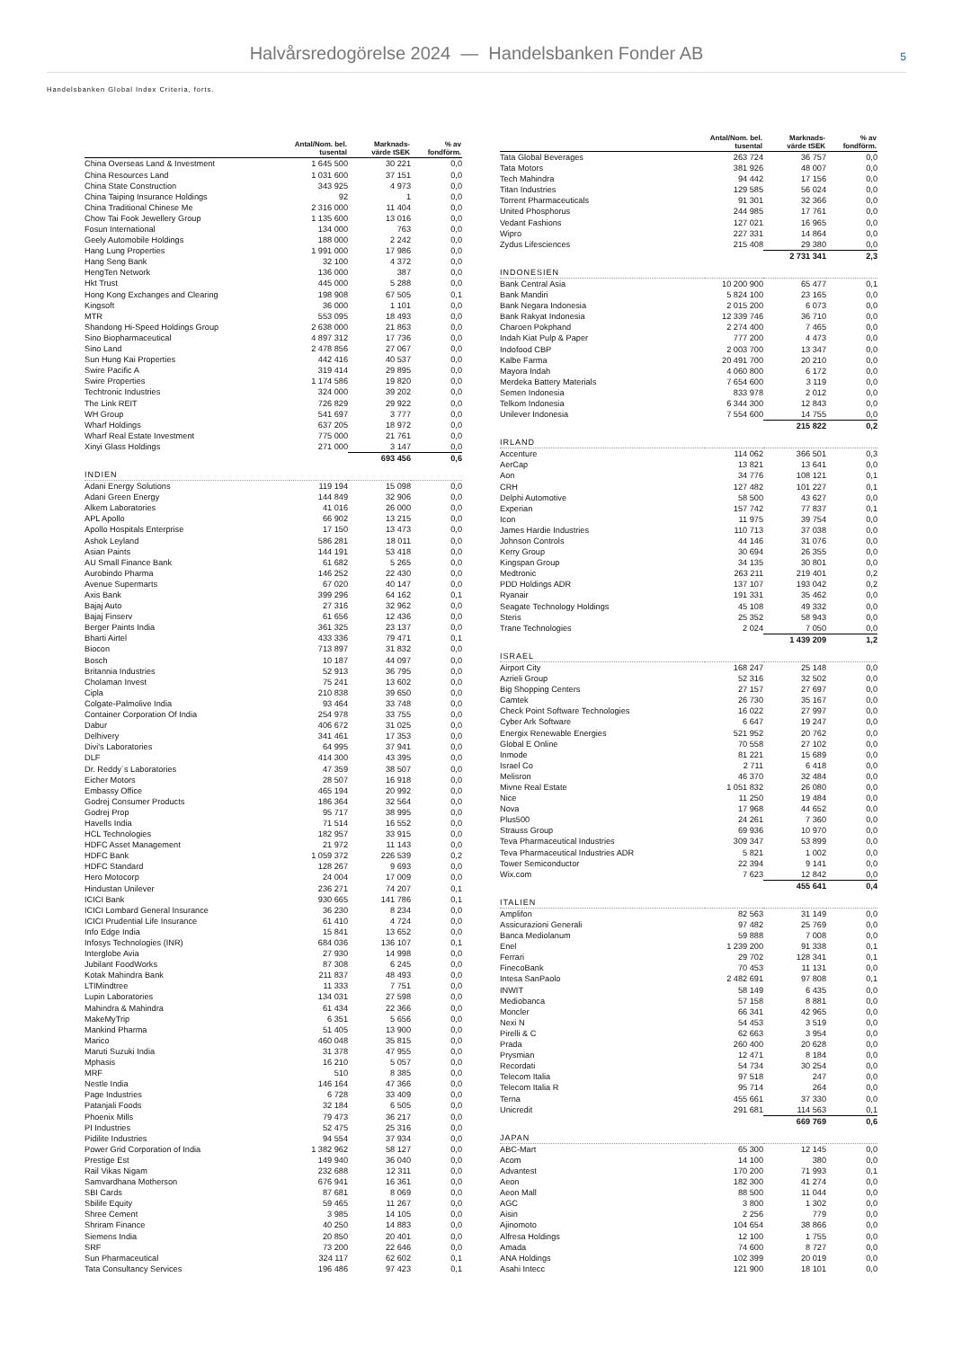Halvårsredogörelse 2024 — Handelsbanken Fonder AB
5
Handelsbanken Global Index Criteria, forts.
| | Antal/Nom. bel. tusental | Marknads- värde tSEK | % av fondförm. |
| --- | --- | --- | --- |
| China Overseas Land & Investment | 1 645 500 | 30 221 | 0,0 |
| China Resources Land | 1 031 600 | 37 151 | 0,0 |
| China State Construction | 343 925 | 4 973 | 0,0 |
| China Taiping Insurance Holdings | 92 | 1 | 0,0 |
| China Traditional Chinese Me | 2 316 000 | 11 404 | 0,0 |
| Chow Tai Fook Jewellery Group | 1 135 600 | 13 016 | 0,0 |
| Fosun International | 134 000 | 763 | 0,0 |
| Geely Automobile Holdings | 188 000 | 2 242 | 0,0 |
| Hang Lung Properties | 1 991 000 | 17 986 | 0,0 |
| Hang Seng Bank | 32 100 | 4 372 | 0,0 |
| HengTen Network | 136 000 | 387 | 0,0 |
| Hkt Trust | 445 000 | 5 288 | 0,0 |
| Hong Kong Exchanges and Clearing | 198 908 | 67 505 | 0,1 |
| Kingsoft | 36 000 | 1 101 | 0,0 |
| MTR | 553 095 | 18 493 | 0,0 |
| Shandong Hi-Speed Holdings Group | 2 638 000 | 21 863 | 0,0 |
| Sino Biopharmaceutical | 4 897 312 | 17 736 | 0,0 |
| Sino Land | 2 478 856 | 27 067 | 0,0 |
| Sun Hung Kai Properties | 442 416 | 40 537 | 0,0 |
| Swire Pacific A | 319 414 | 29 895 | 0,0 |
| Swire Properties | 1 174 586 | 19 820 | 0,0 |
| Techtronic Industries | 324 000 | 39 202 | 0,0 |
| The Link REIT | 726 829 | 29 922 | 0,0 |
| WH Group | 541 697 | 3 777 | 0,0 |
| Wharf Holdings | 637 205 | 18 972 | 0,0 |
| Wharf Real Estate Investment | 775 000 | 21 761 | 0,0 |
| Xinyi Glass Holdings | 271 000 | 3 147 | 0,0 |
| | | 693 456 | 0,6 |
| INDIEN | | | |
| Adani Energy Solutions | 119 194 | 15 098 | 0,0 |
| Adani Green Energy | 144 849 | 32 906 | 0,0 |
| Alkem Laboratories | 41 016 | 26 000 | 0,0 |
| APL Apollo | 66 902 | 13 215 | 0,0 |
| Apollo Hospitals Enterprise | 17 150 | 13 473 | 0,0 |
| Ashok Leyland | 586 281 | 18 011 | 0,0 |
| Asian Paints | 144 191 | 53 418 | 0,0 |
| AU Small Finance Bank | 61 682 | 5 265 | 0,0 |
| Aurobindo Pharma | 146 252 | 22 430 | 0,0 |
| Avenue Supermarts | 67 020 | 40 147 | 0,0 |
| Axis Bank | 399 296 | 64 162 | 0,1 |
| Bajaj Auto | 27 316 | 32 962 | 0,0 |
| Bajaj Finserv | 61 656 | 12 436 | 0,0 |
| Berger Paints India | 361 325 | 23 137 | 0,0 |
| Bharti Airtel | 433 336 | 79 471 | 0,1 |
| Biocon | 713 897 | 31 832 | 0,0 |
| Bosch | 10 187 | 44 097 | 0,0 |
| Britannia Industries | 52 913 | 36 795 | 0,0 |
| Cholaman Invest | 75 241 | 13 602 | 0,0 |
| Cipla | 210 838 | 39 650 | 0,0 |
| Colgate-Palmolive India | 93 464 | 33 748 | 0,0 |
| Container Corporation Of India | 254 978 | 33 755 | 0,0 |
| Dabur | 406 672 | 31 025 | 0,0 |
| Delhivery | 341 461 | 17 353 | 0,0 |
| Divi's Laboratories | 64 995 | 37 941 | 0,0 |
| DLF | 414 300 | 43 395 | 0,0 |
| Dr. Reddy`s Laboratories | 47 359 | 38 507 | 0,0 |
| Eicher Motors | 28 507 | 16 918 | 0,0 |
| Embassy Office | 465 194 | 20 992 | 0,0 |
| Godrej Consumer Products | 186 364 | 32 564 | 0,0 |
| Godrej Prop | 95 717 | 38 995 | 0,0 |
| Havells India | 71 514 | 16 552 | 0,0 |
| HCL Technologies | 182 957 | 33 915 | 0,0 |
| HDFC Asset Management | 21 972 | 11 143 | 0,0 |
| HDFC Bank | 1 059 372 | 226 539 | 0,2 |
| HDFC Standard | 128 267 | 9 693 | 0,0 |
| Hero Motocorp | 24 004 | 17 009 | 0,0 |
| Hindustan Unilever | 236 271 | 74 207 | 0,1 |
| ICICI Bank | 930 665 | 141 786 | 0,1 |
| ICICI Lombard General Insurance | 36 230 | 8 234 | 0,0 |
| ICICI Prudential Life Insurance | 61 410 | 4 724 | 0,0 |
| Info Edge India | 15 841 | 13 652 | 0,0 |
| Infosys Technologies (INR) | 684 036 | 136 107 | 0,1 |
| Interglobe Avia | 27 930 | 14 998 | 0,0 |
| Jubilant FoodWorks | 87 308 | 6 245 | 0,0 |
| Kotak Mahindra Bank | 211 837 | 48 493 | 0,0 |
| LTIMindtree | 11 333 | 7 751 | 0,0 |
| Lupin Laboratories | 134 031 | 27 598 | 0,0 |
| Mahindra & Mahindra | 61 434 | 22 366 | 0,0 |
| MakeMyTrip | 6 351 | 5 656 | 0,0 |
| Mankind Pharma | 51 405 | 13 900 | 0,0 |
| Marico | 460 048 | 35 815 | 0,0 |
| Maruti Suzuki India | 31 378 | 47 955 | 0,0 |
| Mphasis | 16 210 | 5 057 | 0,0 |
| MRF | 510 | 8 385 | 0,0 |
| Nestle India | 146 164 | 47 366 | 0,0 |
| Page Industries | 6 728 | 33 409 | 0,0 |
| Patanjali Foods | 32 184 | 6 505 | 0,0 |
| Phoenix Mills | 79 473 | 36 217 | 0,0 |
| PI Industries | 52 475 | 25 316 | 0,0 |
| Pidilite Industries | 94 554 | 37 934 | 0,0 |
| Power Grid Corporation of India | 1 382 962 | 58 127 | 0,0 |
| Prestige Est | 149 940 | 36 040 | 0,0 |
| Rail Vikas Nigam | 232 688 | 12 311 | 0,0 |
| Samvardhana Motherson | 676 941 | 16 361 | 0,0 |
| SBI Cards | 87 681 | 8 069 | 0,0 |
| Sbilife Equity | 59 465 | 11 267 | 0,0 |
| Shree Cement | 3 985 | 14 105 | 0,0 |
| Shriram Finance | 40 250 | 14 883 | 0,0 |
| Siemens India | 20 850 | 20 401 | 0,0 |
| SRF | 73 200 | 22 646 | 0,0 |
| Sun Pharmaceutical | 324 117 | 62 602 | 0,1 |
| Tata Consultancy Services | 196 486 | 97 423 | 0,1 |
| | Antal/Nom. bel. tusental | Marknads- värde tSEK | % av fondförm. |
| --- | --- | --- | --- |
| Tata Global Beverages | 263 724 | 36 757 | 0,0 |
| Tata Motors | 381 926 | 48 007 | 0,0 |
| Tech Mahindra | 94 442 | 17 156 | 0,0 |
| Titan Industries | 129 585 | 56 024 | 0,0 |
| Torrent Pharmaceuticals | 91 301 | 32 366 | 0,0 |
| United Phosphorus | 244 985 | 17 761 | 0,0 |
| Vedant Fashions | 127 021 | 16 965 | 0,0 |
| Wipro | 227 331 | 14 864 | 0,0 |
| Zydus Lifesciences | 215 408 | 29 380 | 0,0 |
| | | 2 731 341 | 2,3 |
| INDONESIEN | | | |
| Bank Central Asia | 10 200 900 | 65 477 | 0,1 |
| Bank Mandiri | 5 824 100 | 23 165 | 0,0 |
| Bank Negara Indonesia | 2 015 200 | 6 073 | 0,0 |
| Bank Rakyat Indonesia | 12 339 746 | 36 710 | 0,0 |
| Charoen Pokphand | 2 274 400 | 7 465 | 0,0 |
| Indah Kiat Pulp & Paper | 777 200 | 4 473 | 0,0 |
| Indofood CBP | 2 003 700 | 13 347 | 0,0 |
| Kalbe Farma | 20 491 700 | 20 210 | 0,0 |
| Mayora Indah | 4 060 800 | 6 172 | 0,0 |
| Merdeka Battery Materials | 7 654 600 | 3 119 | 0,0 |
| Semen Indonesia | 833 978 | 2 012 | 0,0 |
| Telkom Indonesia | 6 344 300 | 12 843 | 0,0 |
| Unilever Indonesia | 7 554 600 | 14 755 | 0,0 |
| | | 215 822 | 0,2 |
| IRLAND | | | |
| Accenture | 114 062 | 366 501 | 0,3 |
| AerCap | 13 821 | 13 641 | 0,0 |
| Aon | 34 776 | 108 121 | 0,1 |
| CRH | 127 482 | 101 227 | 0,1 |
| Delphi Automotive | 58 500 | 43 627 | 0,0 |
| Experian | 157 742 | 77 837 | 0,1 |
| Icon | 11 975 | 39 754 | 0,0 |
| James Hardie Industries | 110 713 | 37 038 | 0,0 |
| Johnson Controls | 44 146 | 31 076 | 0,0 |
| Kerry Group | 30 694 | 26 355 | 0,0 |
| Kingspan Group | 34 135 | 30 801 | 0,0 |
| Medtronic | 263 211 | 219 401 | 0,2 |
| PDD Holdings ADR | 137 107 | 193 042 | 0,2 |
| Ryanair | 191 331 | 35 462 | 0,0 |
| Seagate Technology Holdings | 45 108 | 49 332 | 0,0 |
| Steris | 25 352 | 58 943 | 0,0 |
| Trane Technologies | 2 024 | 7 050 | 0,0 |
| | | 1 439 209 | 1,2 |
| ISRAEL | | | |
| Airport City | 168 247 | 25 148 | 0,0 |
| Azrieli Group | 52 316 | 32 502 | 0,0 |
| Big Shopping Centers | 27 157 | 27 697 | 0,0 |
| Camtek | 26 730 | 35 167 | 0,0 |
| Check Point Software Technologies | 16 022 | 27 997 | 0,0 |
| Cyber Ark Software | 6 647 | 19 247 | 0,0 |
| Energix Renewable Energies | 521 952 | 20 762 | 0,0 |
| Global E Online | 70 558 | 27 102 | 0,0 |
| Inmode | 81 221 | 15 689 | 0,0 |
| Israel Co | 2 711 | 6 418 | 0,0 |
| Melisron | 46 370 | 32 484 | 0,0 |
| Mivne Real Estate | 1 051 832 | 26 080 | 0,0 |
| Nice | 11 250 | 19 484 | 0,0 |
| Nova | 17 968 | 44 652 | 0,0 |
| Plus500 | 24 261 | 7 360 | 0,0 |
| Strauss Group | 69 936 | 10 970 | 0,0 |
| Teva Pharmaceutical Industries | 309 347 | 53 899 | 0,0 |
| Teva Pharmaceutical Industries ADR | 5 821 | 1 002 | 0,0 |
| Tower Semiconductor | 22 394 | 9 141 | 0,0 |
| Wix.com | 7 623 | 12 842 | 0,0 |
| | | 455 641 | 0,4 |
| ITALIEN | | | |
| Amplifon | 82 563 | 31 149 | 0,0 |
| Assicurazioni Generali | 97 482 | 25 769 | 0,0 |
| Banca Mediolanum | 59 888 | 7 008 | 0,0 |
| Enel | 1 239 200 | 91 338 | 0,1 |
| Ferrari | 29 702 | 128 341 | 0,1 |
| FinecoBank | 70 453 | 11 131 | 0,0 |
| Intesa SanPaolo | 2 482 691 | 97 808 | 0,1 |
| INWIT | 58 149 | 6 435 | 0,0 |
| Mediobanca | 57 158 | 8 881 | 0,0 |
| Moncler | 66 341 | 42 965 | 0,0 |
| Nexi N | 54 453 | 3 519 | 0,0 |
| Pirelli & C | 62 663 | 3 954 | 0,0 |
| Prada | 260 400 | 20 628 | 0,0 |
| Prysmian | 12 471 | 8 184 | 0,0 |
| Recordati | 54 734 | 30 254 | 0,0 |
| Telecom Italia | 97 518 | 247 | 0,0 |
| Telecom Italia R | 95 714 | 264 | 0,0 |
| Terna | 455 661 | 37 330 | 0,0 |
| Unicredit | 291 681 | 114 563 | 0,1 |
| | | 669 769 | 0,6 |
| JAPAN | | | |
| ABC-Mart | 65 300 | 12 145 | 0,0 |
| Acom | 14 100 | 380 | 0,0 |
| Advantest | 170 200 | 71 993 | 0,1 |
| Aeon | 182 300 | 41 274 | 0,0 |
| Aeon Mall | 88 500 | 11 044 | 0,0 |
| AGC | 3 800 | 1 302 | 0,0 |
| Aisin | 2 256 | 779 | 0,0 |
| Ajinomoto | 104 654 | 38 866 | 0,0 |
| Alfresa Holdings | 12 100 | 1 755 | 0,0 |
| Amada | 74 600 | 8 727 | 0,0 |
| ANA Holdings | 102 399 | 20 019 | 0,0 |
| Asahi Intecc | 121 900 | 18 101 | 0,0 |